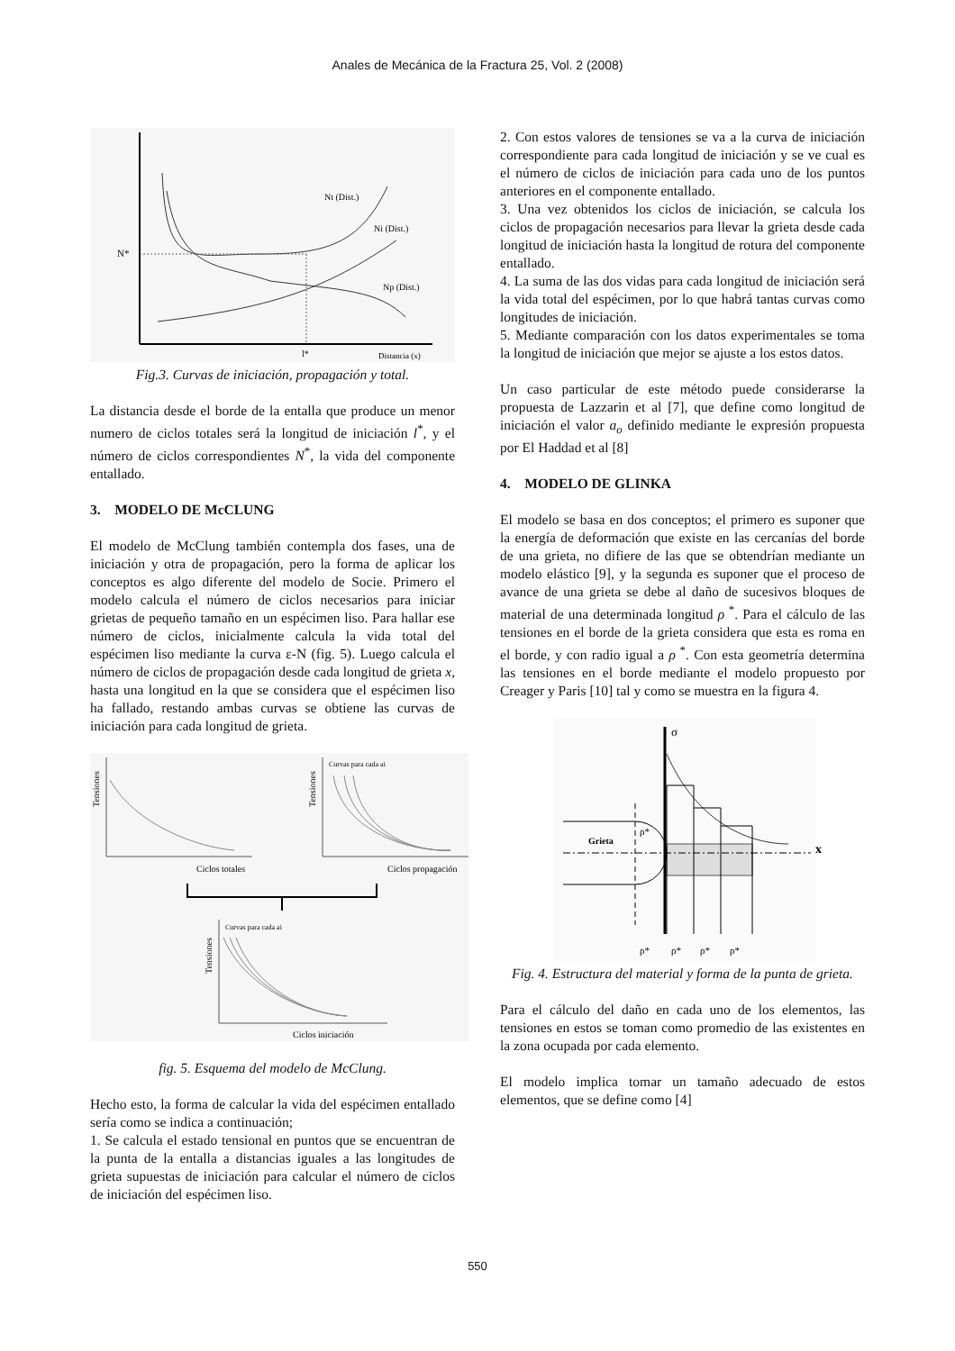Anales de Mecánica de la Fractura 25, Vol. 2 (2008)
Nt (Dist.)
Ni (Dist.)
Np (Dist.)
N*
l*
Distancia (x)
Fig.3. Curvas de iniciación, propagación y total.
La distancia desde el borde de la entalla que produce un menor numero de ciclos totales será la longitud de iniciación l<sup>*</sup>, y el número de ciclos correspondientes N<sup>*</sup>, la vida del componente entallado.
3. MODELO DE McCLUNG
El modelo de McClung también contempla dos fases, una de iniciación y otra de propagación, pero la forma de aplicar los conceptos es algo diferente del modelo de Socie. Primero el modelo calcula el número de ciclos necesarios para iniciar grietas de pequeño tamaño en un espécimen liso. Para hallar ese número de ciclos, inicialmente calcula la vida total del espécimen liso mediante la curva ε-N (fig. 5). Luego calcula el número de ciclos de propagación desde cada longitud de grieta x, hasta una longitud en la que se considera que el espécimen liso ha fallado, restando ambas curvas se obtiene las curvas de iniciación para cada longitud de grieta.
Tensiones
Ciclos totales
Tensiones
Curvas para cada ai
Ciclos propagación
Tensiones
Curvas para cada ai
Ciclos iniciación
fig. 5. Esquema del modelo de McClung.
Hecho esto, la forma de calcular la vida del espécimen entallado sería como se indica a continuación;
1. Se calcula el estado tensional en puntos que se encuentran de la punta de la entalla a distancias iguales a las longitudes de grieta supuestas de iniciación para calcular el número de ciclos de iniciación del espécimen liso.
2. Con estos valores de tensiones se va a la curva de iniciación correspondiente para cada longitud de iniciación y se ve cual es el número de ciclos de iniciación para cada uno de los puntos anteriores en el componente entallado.
3. Una vez obtenidos los ciclos de iniciación, se calcula los ciclos de propagación necesarios para llevar la grieta desde cada longitud de iniciación hasta la longitud de rotura del componente entallado.
4. La suma de las dos vidas para cada longitud de iniciación será la vida total del espécimen, por lo que habrá tantas curvas como longitudes de iniciación.
5. Mediante comparación con los datos experimentales se toma la longitud de iniciación que mejor se ajuste a los estos datos.
Un caso particular de este método puede considerarse la propuesta de Lazzarin et al [7], que define como longitud de iniciación el valor a<sub>o</sub> definido mediante le expresión propuesta por El Haddad et al [8]
4. MODELO DE GLINKA
El modelo se basa en dos conceptos; el primero es suponer que la energía de deformación que existe en las cercanías del borde de una grieta, no difiere de las que se obtendrían mediante un modelo elástico [9], y la segunda es suponer que el proceso de avance de una grieta se debe al daño de sucesivos bloques de material de una determinada longitud ρ<sup>*</sup>. Para el cálculo de las tensiones en el borde de la grieta considera que esta es roma en el borde, y con radio igual a ρ<sup>*</sup>. Con esta geometría determina las tensiones en el borde mediante el modelo propuesto por Creager y Paris [10] tal y como se muestra en la figura 4.
σ
Grieta
ρ*
x
ρ*
ρ*
ρ*
ρ*
Fig. 4. Estructura del material y forma de la punta de grieta.
Para el cálculo del daño en cada uno de los elementos, las tensiones en estos se toman como promedio de las existentes en la zona ocupada por cada elemento.
El modelo implica tomar un tamaño adecuado de estos elementos, que se define como [4]
550